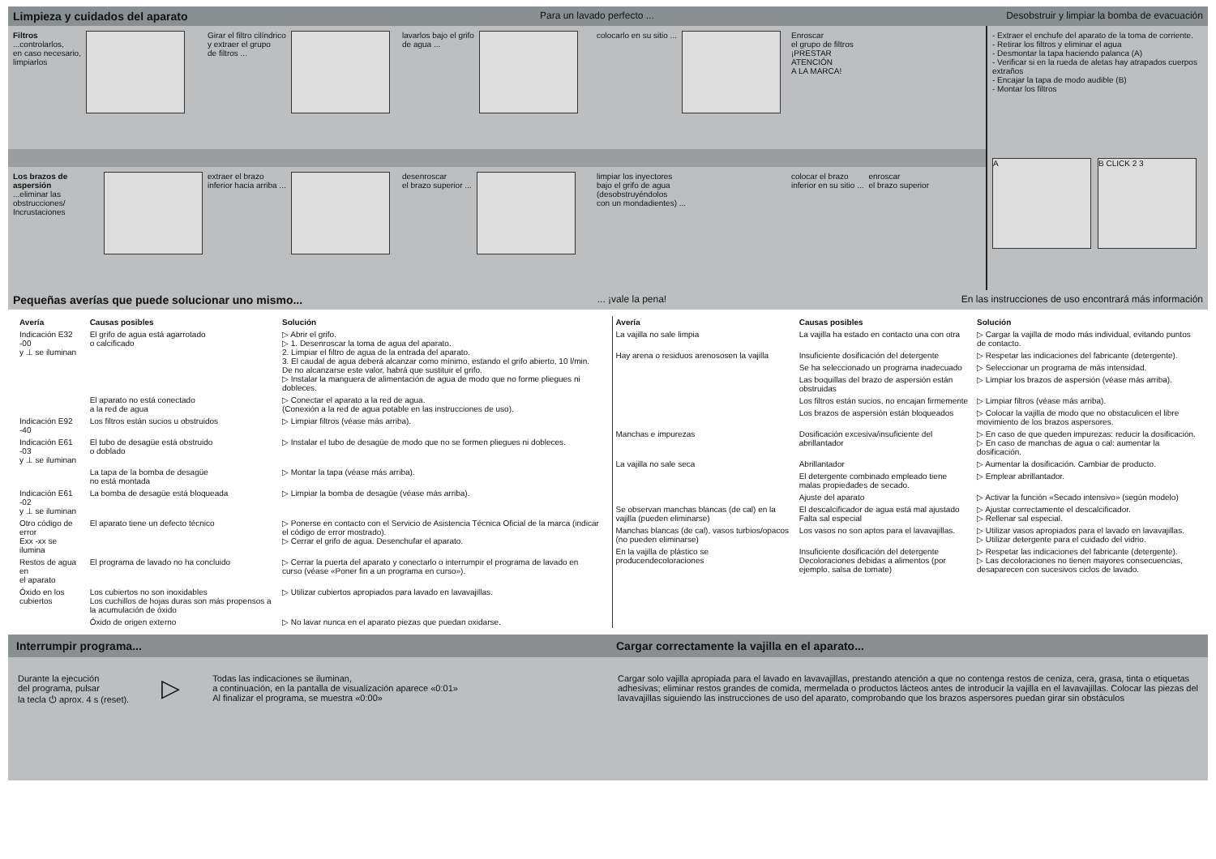Limpieza y cuidados del aparato Para un lavado perfecto ... Desobstruir y limpiar la bomba de evacuación
Filtros
...controlarlos,
en caso necesario,
limpiarlos
Girar el filtro cilíndrico
y extraer el grupo
de filtros ...
lavarlos bajo el grifo
de agua ...
colocarlo en su sitio ... Enroscar
el grupo de filtros
¡PRESTAR
ATENCIÓN
A LA MARCA!
Los brazos de aspersión
...eliminar las obstrucciones/
Incrustaciones
extraer el brazo
inferior hacia arriba ...
desenroscar
el brazo superior ...
limpiar los inyectores
bajo el grifo de agua
(desobstruyéndolos
con un mondadientes) ...
colocar el brazo
inferior en su sitio ...
enroscar
el brazo superior
- Extraer el enchufe del aparato de la toma de corriente.
- Retirar los filtros y eliminar el agua
- Desmontar la tapa haciendo palanca (A)
- Verificar si en la rueda de aletas hay atrapados cuerpos extraños
- Encajar la tapa de modo audible (B)
- Montar los filtros
A B CLICK 2 3
Pequeñas averías que puede solucionar uno mismo...... ¡vale la pena! En las instrucciones de uso encontrará más información
| Avería | Causas posibles | Solución |
| --- | --- | --- |
| Indicación E32 -00 y ⊥ se iluminan | El grifo de agua está agarrotado o calcificado | ▷ Abrir el grifo. ▷ 1. Desenroscar la toma de agua del aparato. 2. Limpiar el filtro de agua de la entrada del aparato. 3. El caudal de agua deberá alcanzar como mínimo, estando el grifo abierto, 10 l/min. De no alcanzarse este valor, habrá que sustituir el grifo. ▷ Instalar la manguera de alimentación de agua de modo que no forme pliegues ni dobleces. |
| | El aparato no está conectado a la red de agua | ▷ Conectar el aparato a la red de agua. (Conexión a la red de agua potable en las instrucciones de uso). |
| Indicación E92 -40 | Los filtros están sucios u obstruidos | ▷ Limpiar filtros (véase más arriba). |
| Indicación E61 -03 y ⊥ se iluminan | El tubo de desagüe está obstruido o doblado | ▷ Instalar el tubo de desagüe de modo que no se formen pliegues ni dobleces. |
| | La tapa de la bomba de desagüe no está montada | ▷ Montar la tapa (véase más arriba). |
| Indicación E61 -02 y ⊥ se iluminan | La bomba de desagüe está bloqueada | ▷ Limpiar la bomba de desagüe (véase más arriba). |
| Otro código de error Exx -xx se ilumina | El aparato tiene un defecto técnico | ▷ Ponerse en contacto con el Servicio de Asistencia Técnica Oficial de la marca (indicar el código de error mostrado). ▷ Cerrar el grifo de agua. Desenchufar el aparato. |
| Restos de agua en el aparato | El programa de lavado no ha concluido | ▷ Cerrar la puerta del aparato y conectarlo o interrumpir el programa de lavado en curso (véase «Poner fin a un programa en curso»). |
| Óxido en los cubiertos | Los cubiertos no son inoxidables Los cuchillos de hojas duras son más propensos a la acumulación de óxido | ▷ Utilizar cubiertos apropiados para lavado en lavavajillas. |
| | Óxido de origen externo | ▷ No lavar nunca en el aparato piezas que puedan oxidarse. |
| Avería | Causas posibles | Solución |
| --- | --- | --- |
| La vajilla no sale limpia | La vajilla ha estado en contacto una con otra | ▷ Cargar la vajilla de modo más individual, evitando puntos de contacto. |
| Hay arena o residuos arenososen la vajilla | Insuficiente dosificación del detergente | ▷ Respetar las indicaciones del fabricante (detergente). |
| | Se ha seleccionado un programa inadecuado | ▷ Seleccionar un programa de más intensidad. |
| | Las boquillas del brazo de aspersión están obstruidas | ▷ Limpiar los brazos de aspersión (véase más arriba). |
| | Los filtros están sucios, no encajan firmemente | ▷ Limpiar filtros (véase más arriba). |
| | Los brazos de aspersión están bloqueados | ▷ Colocar la vajilla de modo que no obstaculicen el libre movimiento de los brazos aspersores. |
| Manchas e impurezas | Dosificación excesiva/insuficiente del abrillantador | ▷ En caso de que queden impurezas: reducir la dosificación. ▷ En caso de manchas de agua o cal: aumentar la dosificación. |
| La vajilla no sale seca | Abrillantador | ▷ Aumentar la dosificación. Cambiar de producto. |
| | El detergente combinado empleado tiene malas propiedades de secado. | ▷ Emplear abrillantador. |
| | Ajuste del aparato | ▷ Activar la función «Secado intensivo» (según modelo) |
| Se observan manchas blancas (de cal) en la vajilla (pueden eliminarse) | El descalcificador de agua está mal ajustado Falta sal especial | ▷ Ajustar correctamente el descalcificador. ▷ Rellenar sal especial. |
| Manchas blancas (de cal), vasos turbios/opacos (no pueden eliminarse) | Los vasos no son aptos para el lavavajillas. | ▷ Utilizar vasos apropiados para el lavado en lavavajillas. ▷ Utilizar detergente para el cuidado del vidrio. |
| En la vajilla de plástico se producendecoloraciones | Insuficiente dosificación del detergente Decoloraciones debidas a alimentos (por ejemplo, salsa de tomate) | ▷ Respetar las indicaciones del fabricante (detergente). ▷ Las decoloraciones no tienen mayores consecuencias, desaparecen con sucesivos ciclos de lavado. |
Interrumpir programa...
Durante la ejecución
del programa, pulsar
la tecla ⏻ aprox. 4 s (reset).
▷
Todas las indicaciones se iluminan,
a continuación, en la pantalla de visualización aparece «0:01»
Al finalizar el programa, se muestra «0:00»
Cargar correctamente la vajilla en el aparato...
Cargar solo vajilla apropiada para el lavado en lavavajillas, prestando atención a que no contenga restos de ceniza, cera, grasa, tinta o etiquetas adhesivas; eliminar restos grandes de comida, mermelada o productos lácteos antes de introducir la vajilla en el lavavajillas. Colocar las piezas del lavavajillas siguiendo las instrucciones de uso del aparato, comprobando que los brazos aspersores puedan girar sin obstáculos